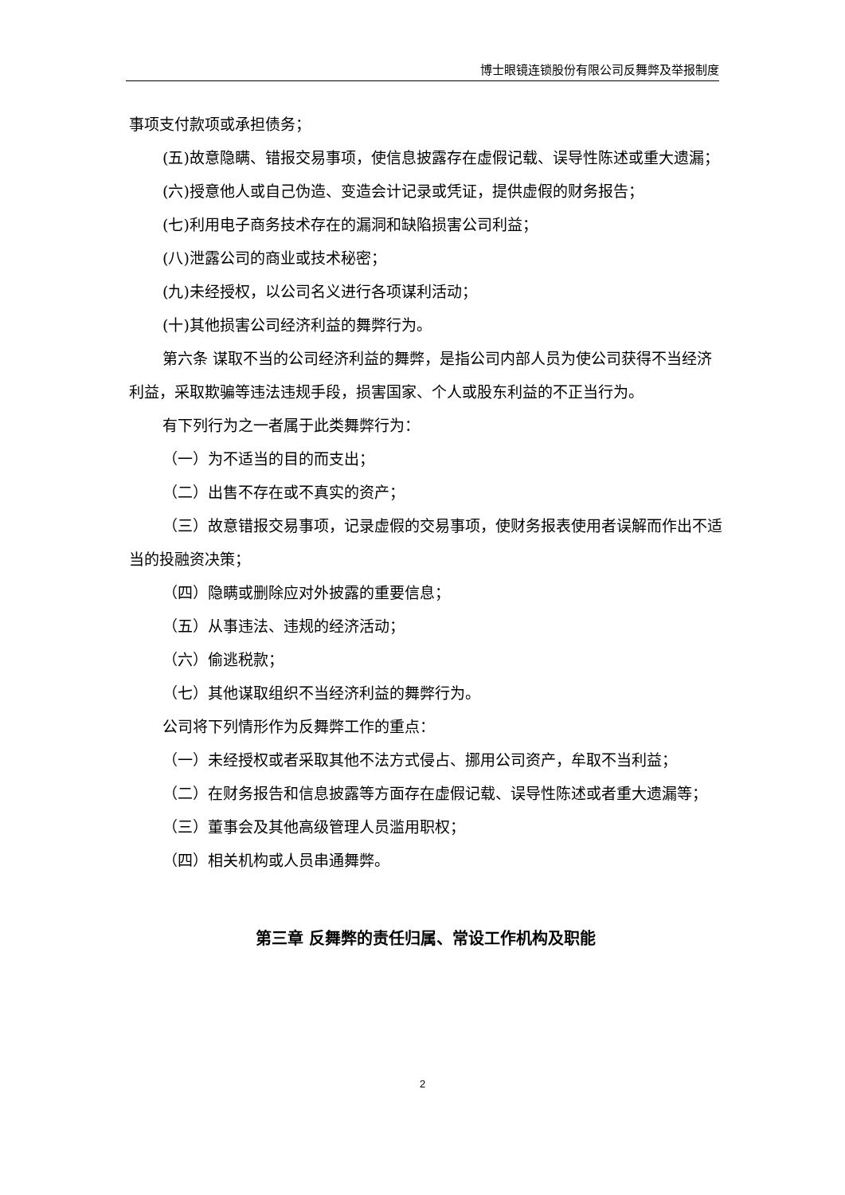博士眼镜连锁股份有限公司反舞弊及举报制度
事项支付款项或承担债务；
(五)故意隐瞒、错报交易事项，使信息披露存在虚假记载、误导性陈述或重大遗漏；
(六)授意他人或自己伪造、变造会计记录或凭证，提供虚假的财务报告；
(七)利用电子商务技术存在的漏洞和缺陷损害公司利益；
(八)泄露公司的商业或技术秘密；
(九)未经授权，以公司名义进行各项谋利活动；
(十)其他损害公司经济利益的舞弊行为。
第六条 谋取不当的公司经济利益的舞弊，是指公司内部人员为使公司获得不当经济利益，采取欺骗等违法违规手段，损害国家、个人或股东利益的不正当行为。
有下列行为之一者属于此类舞弊行为：
（一）为不适当的目的而支出；
（二）出售不存在或不真实的资产；
（三）故意错报交易事项，记录虚假的交易事项，使财务报表使用者误解而作出不适当的投融资决策；
（四）隐瞒或删除应对外披露的重要信息；
（五）从事违法、违规的经济活动；
（六）偷逃税款；
（七）其他谋取组织不当经济利益的舞弊行为。
公司将下列情形作为反舞弊工作的重点：
（一）未经授权或者采取其他不法方式侵占、挪用公司资产，牟取不当利益；
（二）在财务报告和信息披露等方面存在虚假记载、误导性陈述或者重大遗漏等；
（三）董事会及其他高级管理人员滥用职权；
（四）相关机构或人员串通舞弊。
第三章 反舞弊的责任归属、常设工作机构及职能
2